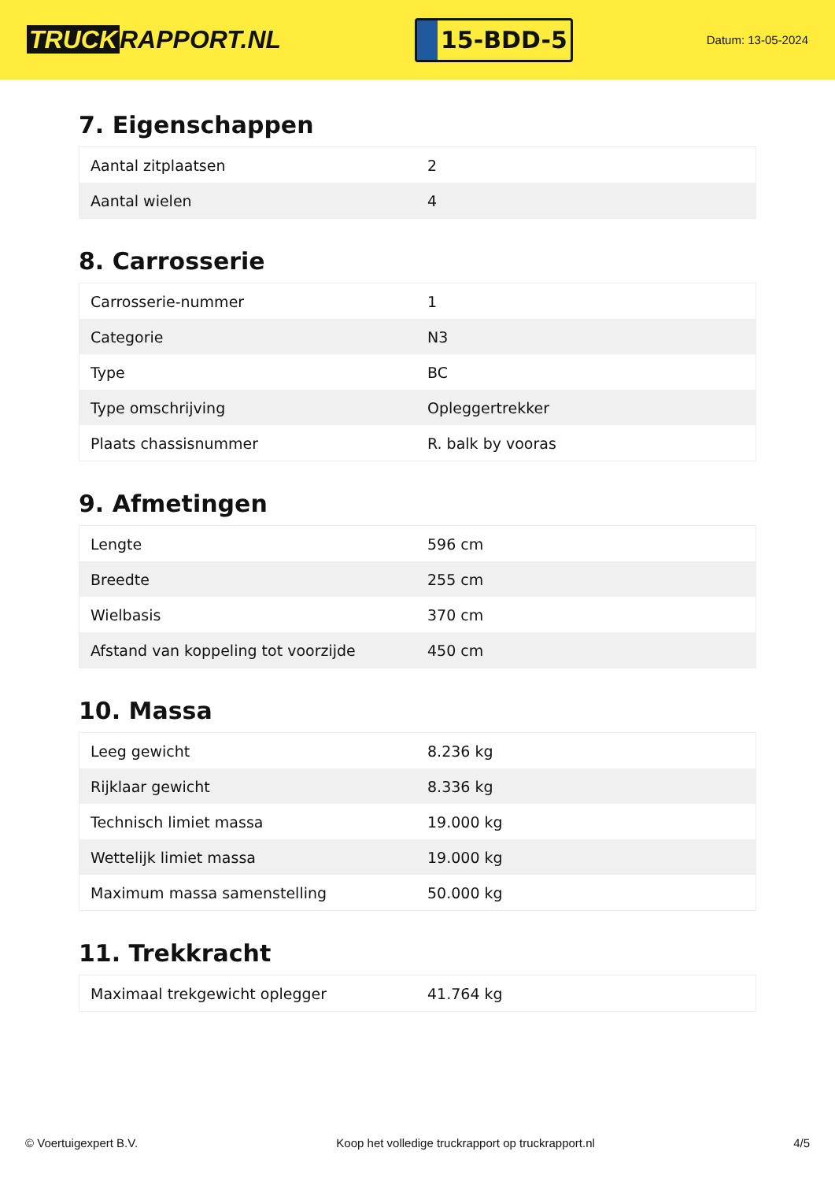TRUCK RAPPORT.NL
15-BDD-5
Datum: 13-05-2024
7. Eigenschappen
| Aantal zitplaatsen | 2 |
| Aantal wielen | 4 |
8. Carrosserie
| Carrosserie-nummer | 1 |
| Categorie | N3 |
| Type | BC |
| Type omschrijving | Opleggertrekker |
| Plaats chassisnummer | R. balk by vooras |
9. Afmetingen
| Lengte | 596 cm |
| Breedte | 255 cm |
| Wielbasis | 370 cm |
| Afstand van koppeling tot voorzijde | 450 cm |
10. Massa
| Leeg gewicht | 8.236 kg |
| Rijklaar gewicht | 8.336 kg |
| Technisch limiet massa | 19.000 kg |
| Wettelijk limiet massa | 19.000 kg |
| Maximum massa samenstelling | 50.000 kg |
11. Trekkracht
| Maximaal trekgewicht oplegger | 41.764 kg |
© Voertuigexpert B.V. Koop het volledige truckrapport op truckrapport.nl 4/5